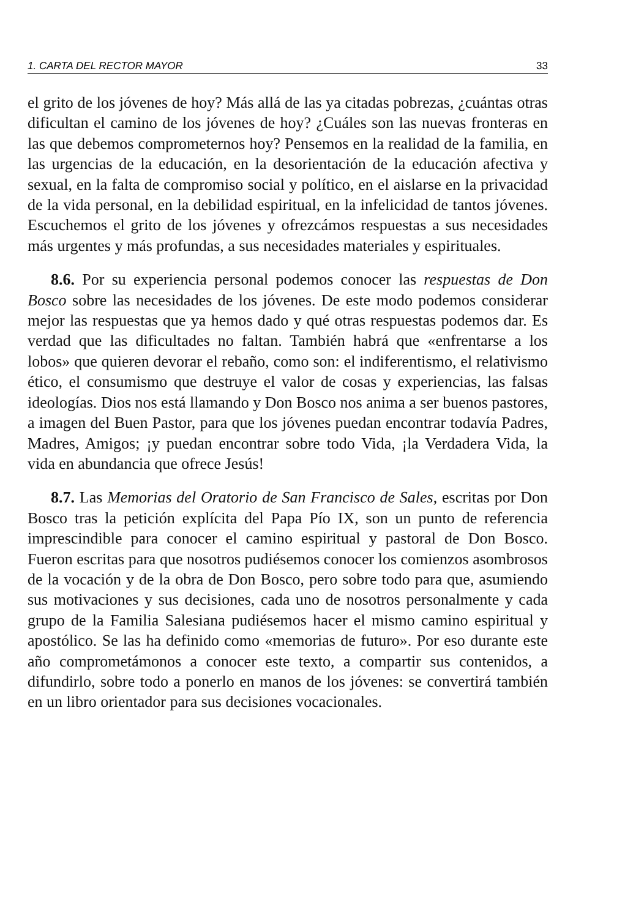1. CARTA DEL RECTOR MAYOR 33
el grito de los jóvenes de hoy? Más allá de las ya citadas pobrezas, ¿cuántas otras dificultan el camino de los jóvenes de hoy? ¿Cuáles son las nuevas fronteras en las que debemos comprometernos hoy? Pensemos en la realidad de la familia, en las urgencias de la educación, en la desorientación de la educación afectiva y sexual, en la falta de compromiso social y político, en el aislarse en la privacidad de la vida personal, en la debilidad espiritual, en la infelicidad de tantos jóvenes. Escuchemos el grito de los jóvenes y ofrezcámos respuestas a sus necesidades más urgentes y más profundas, a sus necesidades materiales y espirituales.
8.6. Por su experiencia personal podemos conocer las respuestas de Don Bosco sobre las necesidades de los jóvenes. De este modo podemos considerar mejor las respuestas que ya hemos dado y qué otras respuestas podemos dar. Es verdad que las dificultades no faltan. También habrá que «enfrentarse a los lobos» que quieren devorar el rebaño, como son: el indiferentismo, el relativismo ético, el consumismo que destruye el valor de cosas y experiencias, las falsas ideologías. Dios nos está llamando y Don Bosco nos anima a ser buenos pastores, a imagen del Buen Pastor, para que los jóvenes puedan encontrar todavía Padres, Madres, Amigos; ¡y puedan encontrar sobre todo Vida, ¡la Verdadera Vida, la vida en abundancia que ofrece Jesús!
8.7. Las Memorias del Oratorio de San Francisco de Sales, escritas por Don Bosco tras la petición explícita del Papa Pío IX, son un punto de referencia imprescindible para conocer el camino espiritual y pastoral de Don Bosco. Fueron escritas para que nosotros pudiésemos conocer los comienzos asombrosos de la vocación y de la obra de Don Bosco, pero sobre todo para que, asumiendo sus motivaciones y sus decisiones, cada uno de nosotros personalmente y cada grupo de la Familia Salesiana pudiésemos hacer el mismo camino espiritual y apostólico. Se las ha definido como «memorias de futuro». Por eso durante este año comprometámonos a conocer este texto, a compartir sus contenidos, a difundirlo, sobre todo a ponerlo en manos de los jóvenes: se convertirá también en un libro orientador para sus decisiones vocacionales.